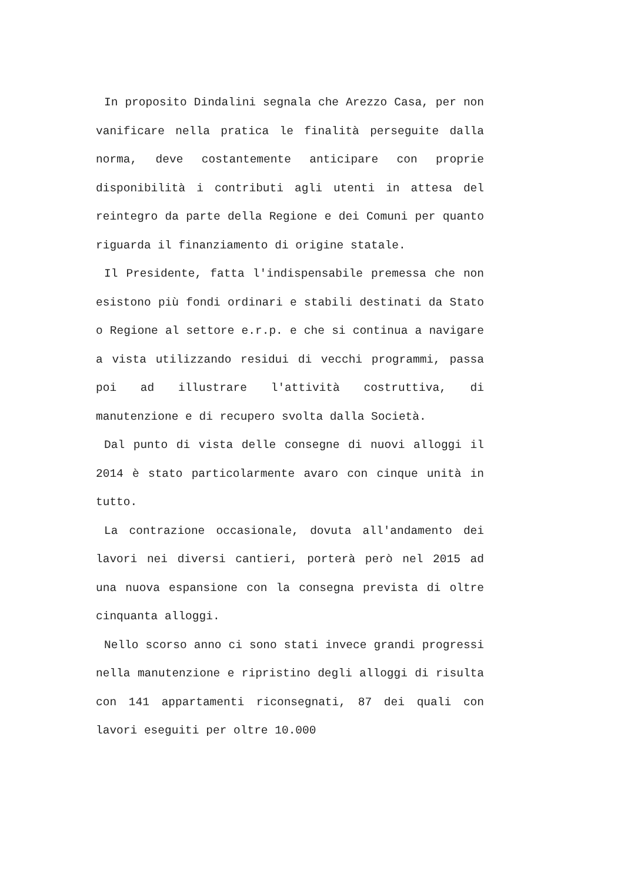In proposito Dindalini segnala che Arezzo Casa, per non vanificare nella pratica le finalità perseguite dalla norma, deve costantemente anticipare con proprie disponibilità i contributi agli utenti in attesa del reintegro da parte della Regione e dei Comuni per quanto riguarda il finanziamento di origine statale.
Il Presidente, fatta l'indispensabile premessa che non esistono più fondi ordinari e stabili destinati da Stato o Regione al settore e.r.p. e che si continua a navigare a vista utilizzando residui di vecchi programmi, passa poi ad illustrare l'attività costruttiva, di manutenzione e di recupero svolta dalla Società.
Dal punto di vista delle consegne di nuovi alloggi il 2014 è stato particolarmente avaro con cinque unità in tutto.
La contrazione occasionale, dovuta all'andamento dei lavori nei diversi cantieri, porterà però nel 2015 ad una nuova espansione con la consegna prevista di oltre cinquanta alloggi.
Nello scorso anno ci sono stati invece grandi progressi nella manutenzione e ripristino degli alloggi di risulta con 141 appartamenti riconsegnati, 87 dei quali con lavori eseguiti per oltre 10.000